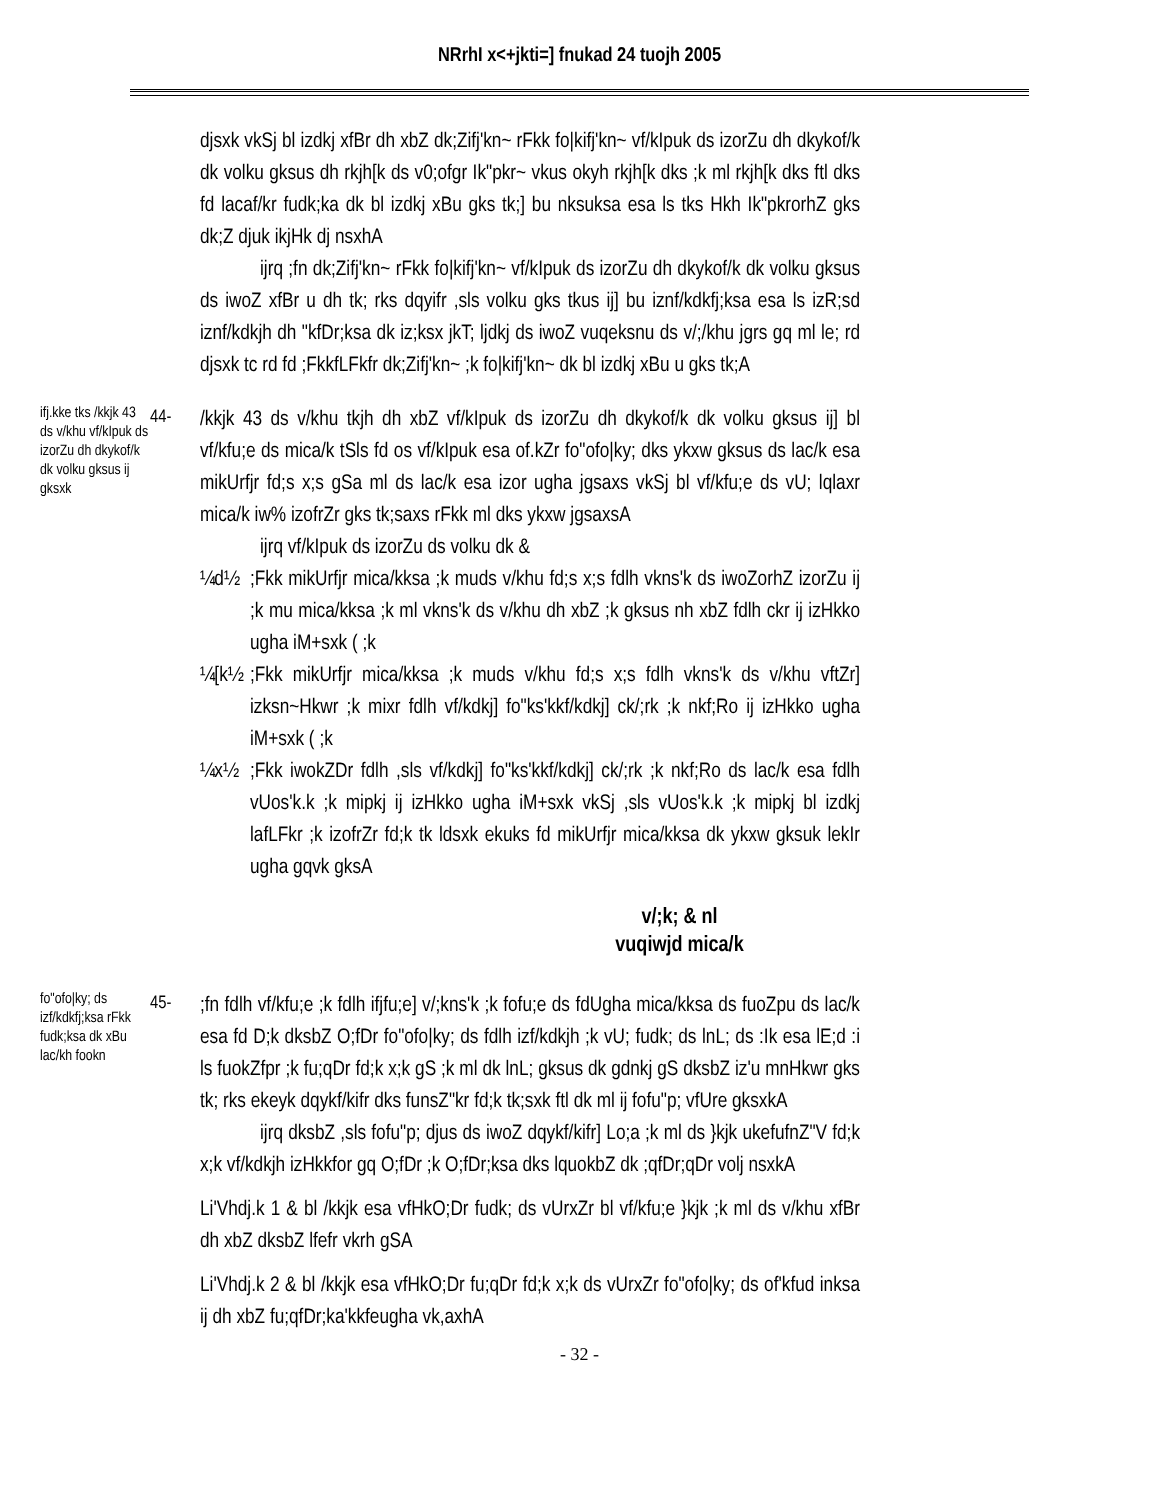NRrhI x<+jkti=] fnukad 24 tuojh 2005
djsxk vkSj bl izdkj xfBr dh xbZ dk;Zifj'kn~ rFkk fo|kifj'kn~ vf/kIpuk ds izorZu dh dkykof/k dk volku gksus dh rkjh[k ds v0;ofgr Ik"pkr~ vkus okyh rkjh[k dks ;k ml rkjh[k dks ftl dks fd lacaf/kr fudk;ka dk bl izdkj xBu gks tk;] bu nksuksa esa ls tks Hkh Ik"pkrorhZ gks dk;Z djuk ikjHk dj nsxhA
ijrq ;fn dk;Zifj'kn~ rFkk fo|kifj'kn~ vf/kIpuk ds izorZu dh dkykof/k dk volku gksus ds iwoZ xfBr u dh tk; rks dqyifr ,sls volku gks tkus ij] bu iznf/kdkfj;ksa esa ls izR;sd iznf/kdkjh dh "kfDr;ksa dk iz;ksx jkT; ljdkj ds iwoZ vuqeksnu ds v/;/khu jgrs gq ml le; rd djsxk tc rd fd ;FkkfLFkfr dk;Zifj'kn~ ;k fo|kifj'kn~ dk bl izdkj xBu u gks tk;A
ifj.kke tks /kkjk 43 ds v/khu vf/kIpuk ds izorZu dh dkykof/k dk volku gksus ij gksxk
44-
/kkjk 43 ds v/khu tkjh dh xbZ vf/kIpuk ds izorZu dh dkykof/k dk volku gksus ij] bl vf/kfu;e ds mica/k tSls fd os vf/kIpuk esa of.kZr fo"ofo|ky; dks ykxw gksus ds lac/k esa mikUrfjr fd;s x;s gSa ml ds lac/k esa izor ugha jgsaxs vkSj bl vf/kfu;e ds vU; lqlaxr mica/k iw% izofrZr gks tk;saxs rFkk ml dks ykxw jgsaxsA
ijrq vf/kIpuk ds izorZu ds volku dk &
¼d½ ;Fkk mikUrfjr mica/kksa ;k muds v/khu fd;s x;s fdlh vkns'k ds iwoZorhZ izorZu ij ;k mu mica/kksa ;k ml vkns'k ds v/khu dh xbZ ;k gksus nh xbZ fdlh ckr ij izHkko ugha iM+sxk ( ;k
¼[k½
;Fkk mikUrfjr mica/kksa ;k muds v/khu fd;s x;s fdlh vkns'k ds v/khu vftZr] izksn~Hkwr ;k mixr fdlh vf/kdkj] fo"ks'kkf/kdkj] ck/;rk ;k nkf;Ro ij izHkko ugha iM+sxk ( ;k
¼x½ ;Fkk iwokZDr fdlh ,sls vf/kdkj] fo"ks'kkf/kdkj] ck/;rk ;k nkf;Ro ds lac/k esa fdlh vUos'k.k ;k mipkj ij izHkko ugha iM+sxk vkSj ,sls vUos'k.k ;k mipkj bl izdkj lafLFkr ;k izofrZr fd;k tk ldsxk ekuks fd mikUrfjr mica/kksa dk ykxw gksuk lekIr ugha gqvk gksA
v/;k; & nl
vuqiwjd mica/k
fo"ofo|ky; ds izf/kdkfj;ksa rFkk fudk;ksa dk xBu lac/kh fookn
45-
;fn fdlh vf/kfu;e ;k fdlh ifjfu;e] v/;kns'k ;k fofu;e ds fdUgha mica/kksa ds fuoZpu ds lac/k esa fd D;k dksbZ O;fDr fo"ofo|ky; ds fdlh izf/kdkjh ;k vU; fudk; ds lnL; ds :Ik esa lE;d :i ls fuokZfpr ;k fu;qDr fd;k x;k gS ;k ml dk lnL; gksus dk gdnkj gS dksbZ iz'u mnHkwr gks tk; rks ekeyk dqykf/kifr dks funsZ"kr fd;k tk;sxk ftl dk ml ij fofu"p; vfUre gksxkA
ijrq dksbZ ,sls fofu"p; djus ds iwoZ dqykf/kifr] Lo;a ;k ml ds }kjk ukefufnZ"V fd;k x;k vf/kdkjh izHkkfor gq O;fDr ;k O;fDr;ksa dks lquokbZ dk ;qfDr;qDr volj nsxkA
Li'Vhdj.k 1 & bl /kkjk esa vfHkO;Dr fudk; ds vUrxZr bl vf/kfu;e }kjk ;k ml ds v/khu xfBr dh xbZ dksbZ lfefr vkrh gSA
Li'Vhdj.k 2 & bl /kkjk esa vfHkO;Dr fu;qDr fd;k x;k ds vUrxZr fo"ofo|ky; ds of'kfud inksa ij dh xbZ fu;qfDr;ka'kkfeugha vk,axhA
- 32 -